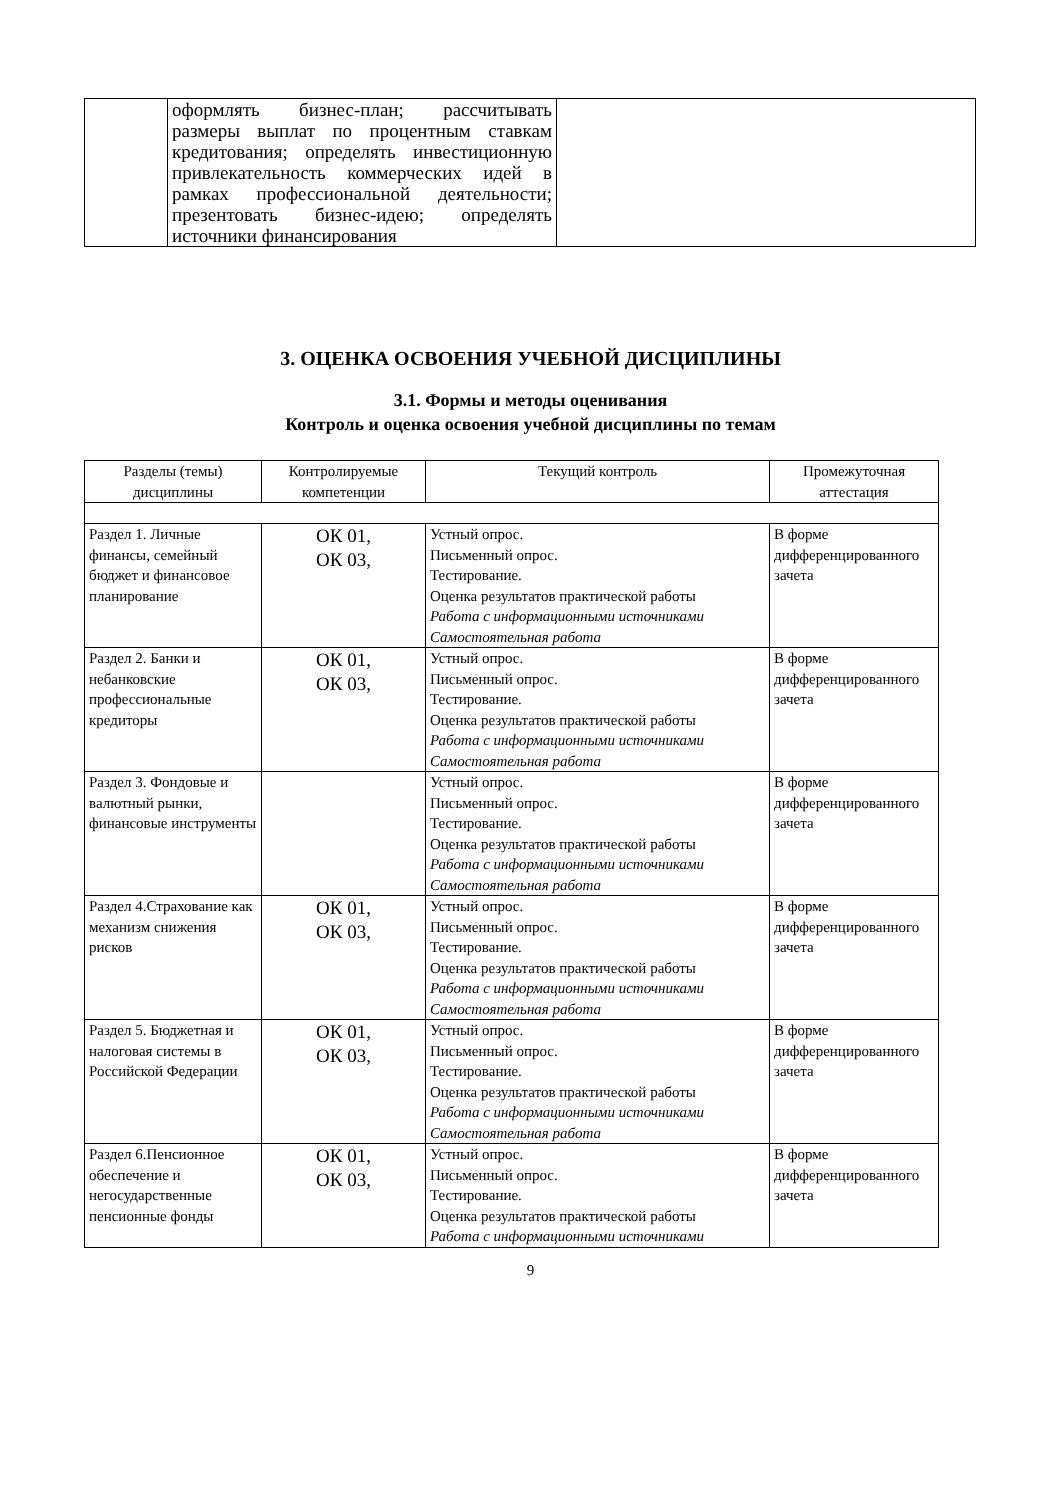| | оформлять бизнес-план; рассчитывать размеры выплат по процентным ставкам кредитования; определять инвестиционную привлекательность коммерческих идей в рамках профессиональной деятельности; презентовать бизнес-идею; определять источники финансирования | |
3. ОЦЕНКА ОСВОЕНИЯ УЧЕБНОЙ ДИСЦИПЛИНЫ
3.1. Формы и методы оценивания
Контроль и оценка освоения учебной дисциплины по темам
| Разделы (темы) дисциплины | Контролируемые компетенции | Текущий контроль | Промежуточная аттестация |
| --- | --- | --- | --- |
| Раздел 1. Личные финансы, семейный бюджет и финансовое планирование | ОК 01, ОК 03, | Устный опрос. Письменный опрос. Тестирование. Оценка результатов практической работы Работа с информационными источниками Самостоятельная работа | В форме дифференцированного зачета |
| Раздел 2. Банки и небанковские профессиональные кредиторы | ОК 01, ОК 03, | Устный опрос. Письменный опрос. Тестирование. Оценка результатов практической работы Работа с информационными источниками Самостоятельная работа | В форме дифференцированного зачета |
| Раздел 3. Фондовые и валютный рынки, финансовые инструменты | | Устный опрос. Письменный опрос. Тестирование. Оценка результатов практической работы Работа с информационными источниками Самостоятельная работа | В форме дифференцированного зачета |
| Раздел 4.Страхование как механизм снижения рисков | ОК 01, ОК 03, | Устный опрос. Письменный опрос. Тестирование. Оценка результатов практической работы Работа с информационными источниками Самостоятельная работа | В форме дифференцированного зачета |
| Раздел 5. Бюджетная и налоговая системы в Российской Федерации | ОК 01, ОК 03, | Устный опрос. Письменный опрос. Тестирование. Оценка результатов практической работы Работа с информационными источниками Самостоятельная работа | В форме дифференцированного зачета |
| Раздел 6.Пенсионное обеспечение и негосударственные пенсионные фонды | ОК 01, ОК 03, | Устный опрос. Письменный опрос. Тестирование. Оценка результатов практической работы Работа с информационными источниками | В форме дифференцированного зачета |
9